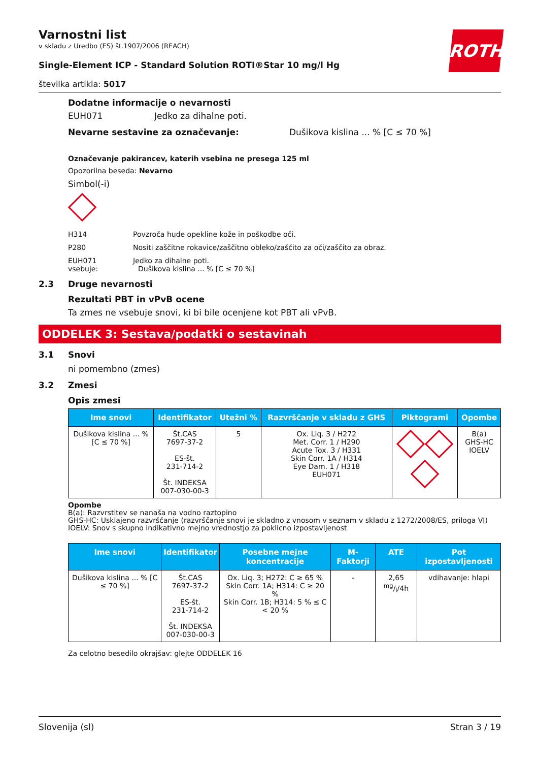ROTH
Varnostni list
v skladu z Uredbo (ES) št.1907/2006 (REACH)
Single-Element ICP - Standard Solution ROTI®Star 10 mg/l Hg
številka artikla: 5017
Dodatne informacije o nevarnosti
EUH071 Jedko za dihalne poti.
Nevarne sestavine za označevanje: Dušikova kislina ... % [C ≤ 70 %]
Označevanje pakirancev, katerih vsebina ne presega 125 ml
Opozorilna beseda: Nevarno
Simbol(-i)
H314 Povzroča hude opekline kože in poškodbe oči.
P280 Nositi zaščitne rokavice/zaščitno obleko/zaščito za oči/zaščito za obraz.
EUH071 Jedko za dihalne poti.
vsebuje: Dušikova kislina ... % [C ≤ 70 %]
2.3 Druge nevarnosti
Rezultati PBT in vPvB ocene
Ta zmes ne vsebuje snovi, ki bi bile ocenjene kot PBT ali vPvB.
ODDELEK 3: Sestava/podatki o sestavinah
3.1 Snovi
ni pomembno (zmes)
3.2 Zmesi
Opis zmesi
| Ime snovi | Identifikator | Utežni % | Razvrščanje v skladu z GHS | Piktogrami | Opombe |
| --- | --- | --- | --- | --- | --- |
| Dušikova kislina ... % [C ≤ 70 %] | Št.CAS 7697-37-2 ES-št. 231-714-2 Št. INDEKSA 007-030-00-3 | 5 | Ox. Liq. 3 / H272 Met. Corr. 1 / H290 Acute Tox. 3 / H331 Skin Corr. 1A / H314 Eye Dam. 1 / H318 EUH071 | | B(a) GHS-HC IOELV |
Opombe
B(a): Razvrstitev se nanaša na vodno raztopino
GHS-HC: Usklajeno razvrščanje (razvrščanje snovi je skladno z vnosom v seznam v skladu z 1272/2008/ES, priloga VI)
IOELV: Snov s skupno indikativno mejno vrednostjo za poklicno izpostavljenost
| Ime snovi | Identifikator | Posebne mejne koncentracije | M-Faktorji | ATE | Pot izpostavljenosti |
| --- | --- | --- | --- | --- | --- |
| Dušikova kislina ... % [C ≤ 70 %] | Št.CAS 7697-37-2 ES-št. 231-714-2 Št. INDEKSA 007-030-00-3 | Ox. Liq. 3; H272: C ≥ 65 % Skin Corr. 1A; H314: C ≥ 20 % Skin Corr. 1B; H314: 5 % ≤ C < 20 % | - | 2,65 mg/l/4h | vdihavanje: hlapi |
Za celotno besedilo okrajšav: glejte ODDELEK 16
Slovenija (sl) Stran 3 / 19